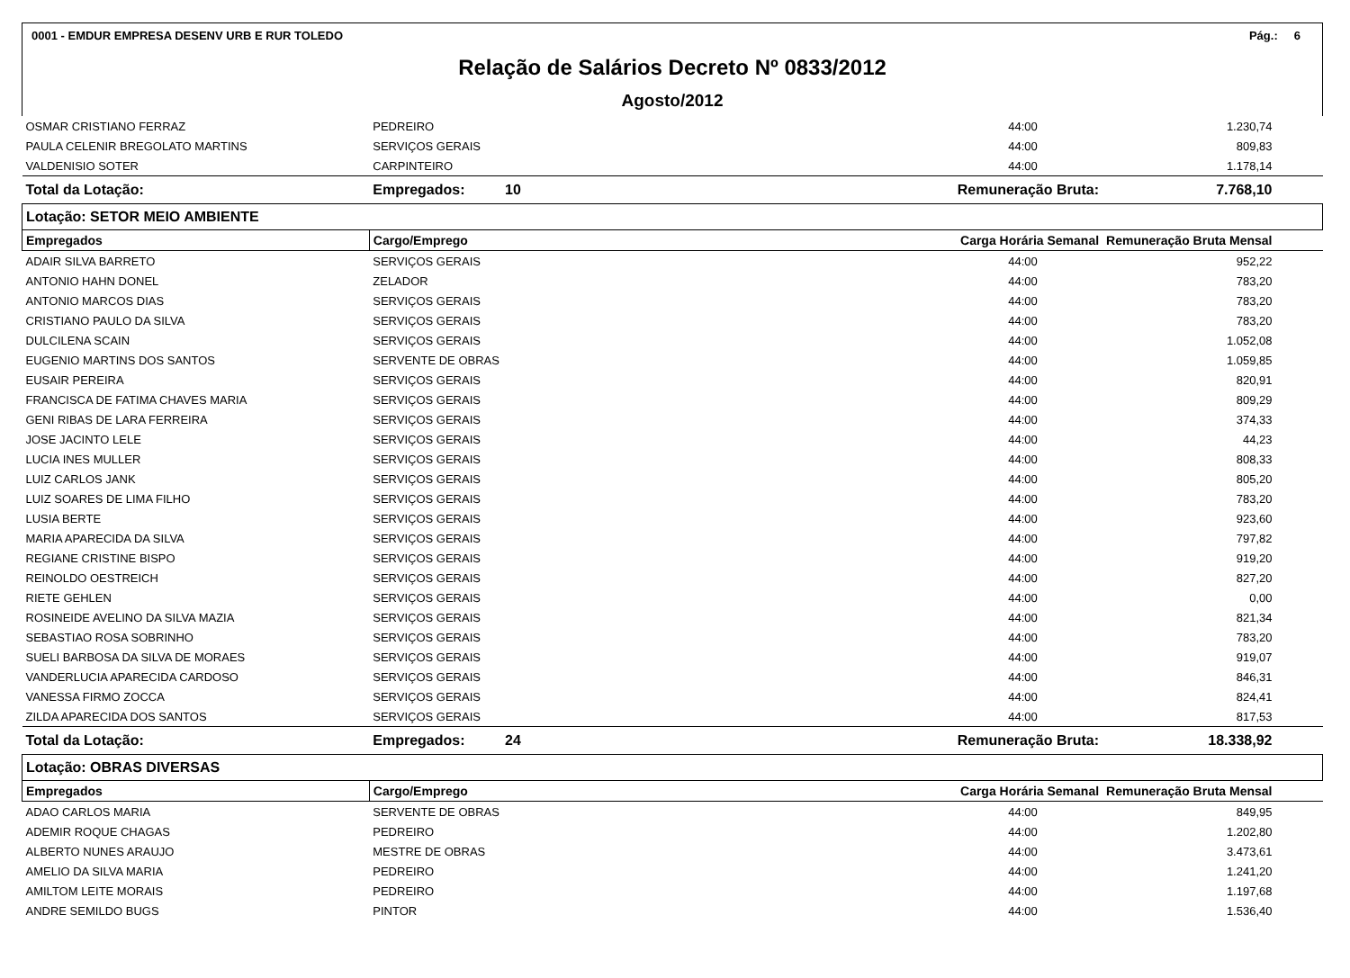0001 - EMDUR EMPRESA DESENV URB E RUR TOLEDO Pág.: 6
Relação de Salários Decreto Nº 0833/2012
Agosto/2012
| OSMAR CRISTIANO FERRAZ | PEDREIRO | 44:00 | 1.230,74 |
| PAULA CELENIR BREGOLATO MARTINS | SERVIÇOS GERAIS | 44:00 | 809,83 |
| VALDENISIO SOTER | CARPINTEIRO | 44:00 | 1.178,14 |
| Total da Lotação: | Empregados: 10 | Remuneração Bruta: | 7.768,10 |
| Lotação: SETOR MEIO AMBIENTE | | | |
| Empregados | Cargo/Emprego | Carga Horária Semanal | Remuneração Bruta Mensal |
| ADAIR SILVA BARRETO | SERVIÇOS GERAIS | 44:00 | 952,22 |
| ANTONIO HAHN DONEL | ZELADOR | 44:00 | 783,20 |
| ANTONIO MARCOS DIAS | SERVIÇOS GERAIS | 44:00 | 783,20 |
| CRISTIANO PAULO DA SILVA | SERVIÇOS GERAIS | 44:00 | 783,20 |
| DULCILENA SCAIN | SERVIÇOS GERAIS | 44:00 | 1.052,08 |
| EUGENIO MARTINS DOS SANTOS | SERVENTE DE OBRAS | 44:00 | 1.059,85 |
| EUSAIR PEREIRA | SERVIÇOS GERAIS | 44:00 | 820,91 |
| FRANCISCA DE FATIMA CHAVES MARIA | SERVIÇOS GERAIS | 44:00 | 809,29 |
| GENI RIBAS DE LARA FERREIRA | SERVIÇOS GERAIS | 44:00 | 374,33 |
| JOSE JACINTO LELE | SERVIÇOS GERAIS | 44:00 | 44,23 |
| LUCIA INES MULLER | SERVIÇOS GERAIS | 44:00 | 808,33 |
| LUIZ CARLOS JANK | SERVIÇOS GERAIS | 44:00 | 805,20 |
| LUIZ SOARES DE LIMA FILHO | SERVIÇOS GERAIS | 44:00 | 783,20 |
| LUSIA BERTE | SERVIÇOS GERAIS | 44:00 | 923,60 |
| MARIA APARECIDA DA SILVA | SERVIÇOS GERAIS | 44:00 | 797,82 |
| REGIANE CRISTINE BISPO | SERVIÇOS GERAIS | 44:00 | 919,20 |
| REINOLDO OESTREICH | SERVIÇOS GERAIS | 44:00 | 827,20 |
| RIETE GEHLEN | SERVIÇOS GERAIS | 44:00 | 0,00 |
| ROSINEIDE AVELINO DA SILVA MAZIA | SERVIÇOS GERAIS | 44:00 | 821,34 |
| SEBASTIAO ROSA SOBRINHO | SERVIÇOS GERAIS | 44:00 | 783,20 |
| SUELI BARBOSA DA SILVA DE MORAES | SERVIÇOS GERAIS | 44:00 | 919,07 |
| VANDERLUCIA APARECIDA CARDOSO | SERVIÇOS GERAIS | 44:00 | 846,31 |
| VANESSA FIRMO ZOCCA | SERVIÇOS GERAIS | 44:00 | 824,41 |
| ZILDA APARECIDA DOS SANTOS | SERVIÇOS GERAIS | 44:00 | 817,53 |
| Total da Lotação: | Empregados: 24 | Remuneração Bruta: | 18.338,92 |
| Lotação: OBRAS DIVERSAS | | | |
| Empregados | Cargo/Emprego | Carga Horária Semanal | Remuneração Bruta Mensal |
| ADAO CARLOS MARIA | SERVENTE DE OBRAS | 44:00 | 849,95 |
| ADEMIR ROQUE CHAGAS | PEDREIRO | 44:00 | 1.202,80 |
| ALBERTO NUNES ARAUJO | MESTRE DE OBRAS | 44:00 | 3.473,61 |
| AMELIO DA SILVA MARIA | PEDREIRO | 44:00 | 1.241,20 |
| AMILTOM LEITE MORAIS | PEDREIRO | 44:00 | 1.197,68 |
| ANDRE SEMILDO BUGS | PINTOR | 44:00 | 1.536,40 |